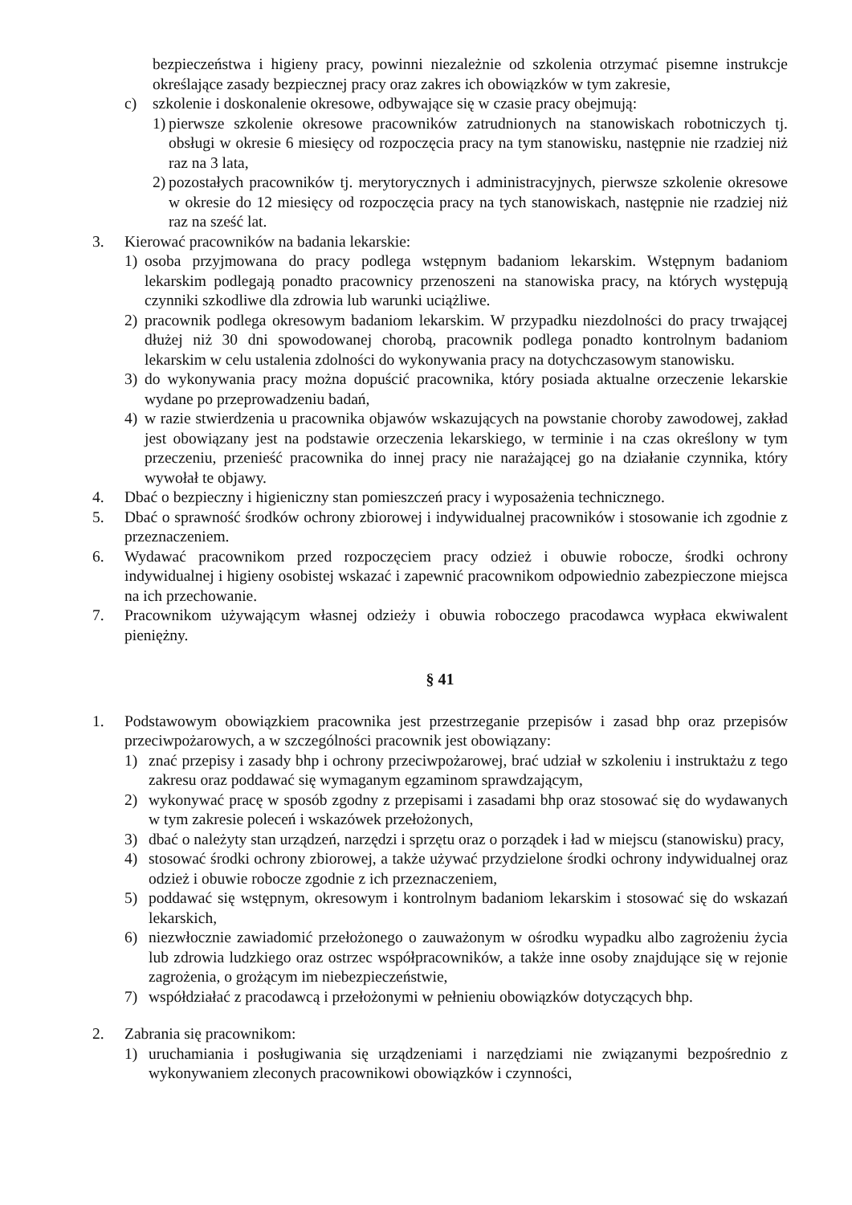bezpieczeństwa i higieny pracy, powinni niezależnie od szkolenia otrzymać pisemne instrukcje określające zasady bezpiecznej pracy oraz zakres ich obowiązków w tym zakresie,
c) szkolenie i doskonalenie okresowe, odbywające się w czasie pracy obejmują:
1) pierwsze szkolenie okresowe pracowników zatrudnionych na stanowiskach robotniczych tj. obsługi w okresie 6 miesięcy od rozpoczęcia pracy na tym stanowisku, następnie nie rzadziej niż raz na 3 lata,
2) pozostałych pracowników tj. merytorycznych i administracyjnych, pierwsze szkolenie okresowe w okresie do 12 miesięcy od rozpoczęcia pracy na tych stanowiskach, następnie nie rzadziej niż raz na sześć lat.
3. Kierować pracowników na badania lekarskie:
1) osoba przyjmowana do pracy podlega wstępnym badaniom lekarskim. Wstępnym badaniom lekarskim podlegają ponadto pracownicy przenoszeni na stanowiska pracy, na których występują czynniki szkodliwe dla zdrowia lub warunki uciążliwe.
2) pracownik podlega okresowym badaniom lekarskim. W przypadku niezdolności do pracy trwającej dłużej niż 30 dni spowodowanej chorobą, pracownik podlega ponadto kontrolnym badaniom lekarskim w celu ustalenia zdolności do wykonywania pracy na dotychczasowym stanowisku.
3) do wykonywania pracy można dopuścić pracownika, który posiada aktualne orzeczenie lekarskie wydane po przeprowadzeniu badań,
4) w razie stwierdzenia u pracownika objawów wskazujących na powstanie choroby zawodowej, zakład jest obowiązany jest na podstawie orzeczenia lekarskiego, w terminie i na czas określony w tym przeczeniu, przenieść pracownika do innej pracy nie narażającej go na działanie czynnika, który wywołał te objawy.
4. Dbać o bezpieczny i higieniczny stan pomieszczeń pracy i wyposażenia technicznego.
5. Dbać o sprawność środków ochrony zbiorowej i indywidualnej pracowników i stosowanie ich zgodnie z przeznaczeniem.
6. Wydawać pracownikom przed rozpoczęciem pracy odzież i obuwie robocze, środki ochrony indywidualnej i higieny osobistej wskazać i zapewnić pracownikom odpowiednio zabezpieczone miejsca na ich przechowanie.
7. Pracownikom używającym własnej odzieży i obuwia roboczego pracodawca wypłaca ekwiwalent pieniężny.
§ 41
1. Podstawowym obowiązkiem pracownika jest przestrzeganie przepisów i zasad bhp oraz przepisów przeciwpożarowych, a w szczególności pracownik jest obowiązany:
1) znać przepisy i zasady bhp i ochrony przeciwpożarowej, brać udział w szkoleniu i instruktażu z tego zakresu oraz poddawać się wymaganym egzaminom sprawdzającym,
2) wykonywać pracę w sposób zgodny z przepisami i zasadami bhp oraz stosować się do wydawanych w tym zakresie poleceń i wskazówek przełożonych,
3) dbać o należyty stan urządzeń, narzędzi i sprzętu oraz o porządek i ład w miejscu (stanowisku) pracy,
4) stosować środki ochrony zbiorowej, a także używać przydzielone środki ochrony indywidualnej oraz odzież i obuwie robocze zgodnie z ich przeznaczeniem,
5) poddawać się wstępnym, okresowym i kontrolnym badaniom lekarskim i stosować się do wskazań lekarskich,
6) niezwłocznie zawiadomić przełożonego o zauważonym w ośrodku wypadku albo zagrożeniu życia lub zdrowia ludzkiego oraz ostrzec współpracowników, a także inne osoby znajdujące się w rejonie zagrożenia, o grożącym im niebezpieczeństwie,
7) współdziałać z pracodawcą i przełożonymi w pełnieniu obowiązków dotyczących bhp.
2. Zabrania się pracownikom:
1) uruchamiania i posługiwania się urządzeniami i narzędziami nie związanymi bezpośrednio z wykonywaniem zleconych pracownikowi obowiązków i czynności,